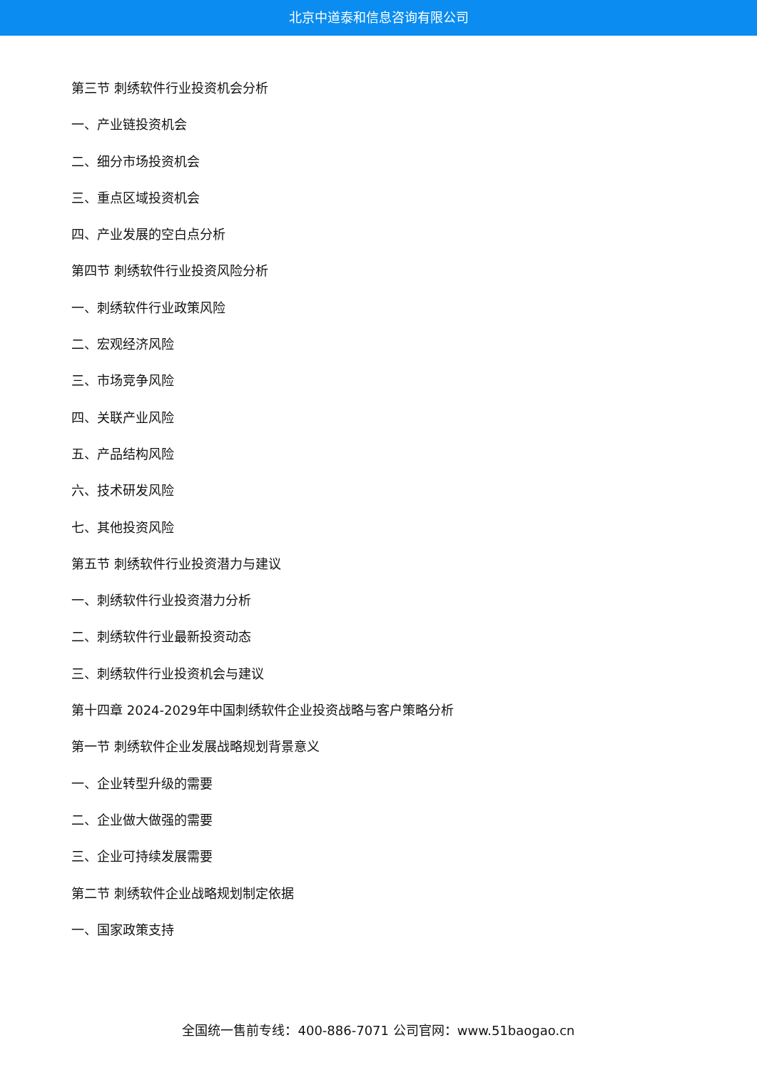北京中道泰和信息咨询有限公司
第三节 刺绣软件行业投资机会分析
一、产业链投资机会
二、细分市场投资机会
三、重点区域投资机会
四、产业发展的空白点分析
第四节 刺绣软件行业投资风险分析
一、刺绣软件行业政策风险
二、宏观经济风险
三、市场竞争风险
四、关联产业风险
五、产品结构风险
六、技术研发风险
七、其他投资风险
第五节 刺绣软件行业投资潜力与建议
一、刺绣软件行业投资潜力分析
二、刺绣软件行业最新投资动态
三、刺绣软件行业投资机会与建议
第十四章 2024-2029年中国刺绣软件企业投资战略与客户策略分析
第一节 刺绣软件企业发展战略规划背景意义
一、企业转型升级的需要
二、企业做大做强的需要
三、企业可持续发展需要
第二节 刺绣软件企业战略规划制定依据
一、国家政策支持
全国统一售前专线：400-886-7071 公司官网：www.51baogao.cn